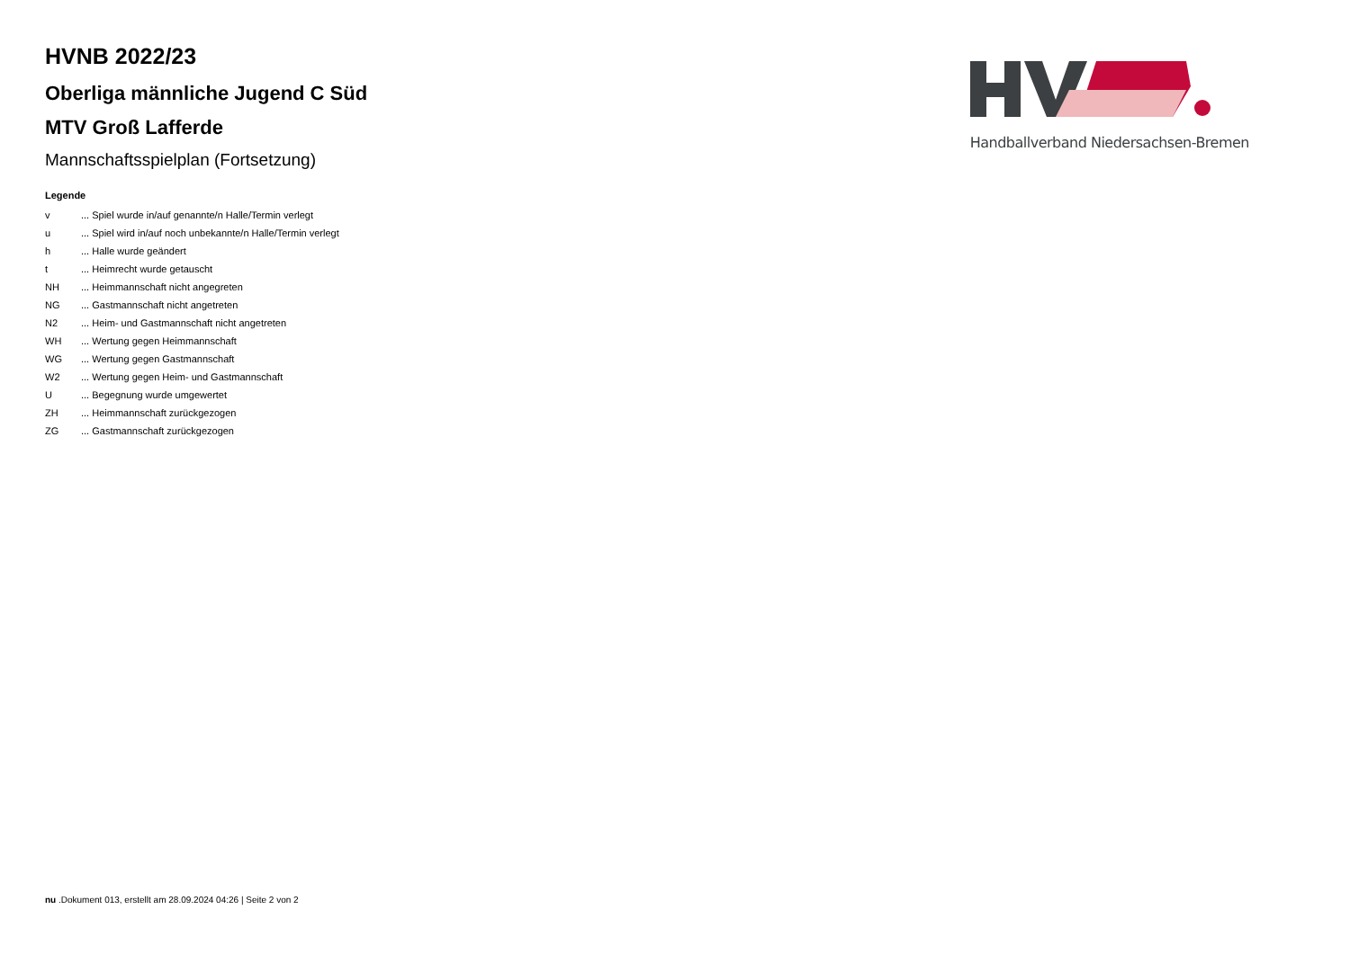HVNB 2022/23
Oberliga männliche Jugend C Süd
MTV Groß Lafferde
Mannschaftsspielplan (Fortsetzung)
Legende
| v | ... Spiel wurde in/auf genannte/n Halle/Termin verlegt |
| u | ... Spiel wird in/auf noch unbekannte/n Halle/Termin verlegt |
| h | ... Halle wurde geändert |
| t | ... Heimrecht wurde getauscht |
| NH | ... Heimmannschaft nicht angegreten |
| NG | ... Gastmannschaft nicht angetreten |
| N2 | ... Heim- und Gastmannschaft nicht angetreten |
| WH | ... Wertung gegen Heimmannschaft |
| WG | ... Wertung gegen Gastmannschaft |
| W2 | ... Wertung gegen Heim- und Gastmannschaft |
| U | ... Begegnung wurde umgewertet |
| ZH | ... Heimmannschaft zurückgezogen |
| ZG | ... Gastmannschaft zurückgezogen |
Handballverband Niedersachsen-Bremen
nu .Dokument 013, erstellt am 28.09.2024 04:26 | Seite 2 von 2